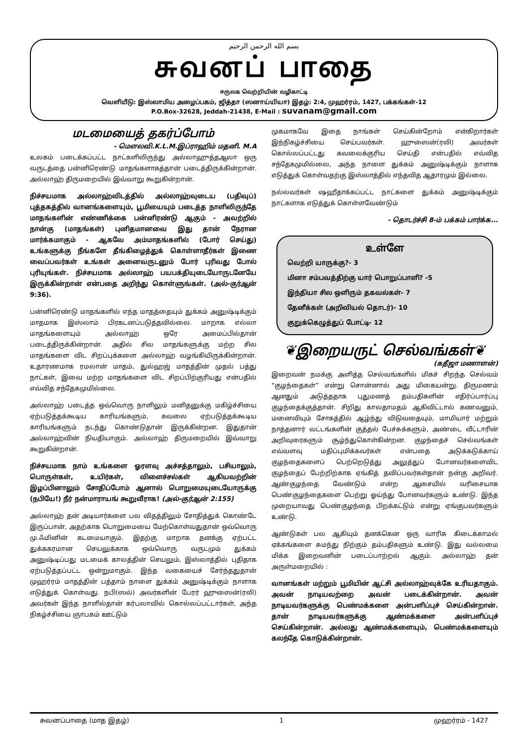بسم الله الرحمن الرحيم
சுவனப் பாதை
ஈருலக வெற்றியின் வழிகாட்டி
வெளியீடு: இஸ்லாமிய அழைப்பகம், ஜித்தா (ஸனாய்யியா) இதழ்: 2:4, முஹர்ரம், 1427, பக்கங்கள்-12
P.O.Box-32628, Jeddah-21438, E-Mail : suvanam@gmail.com
மடமையைத் தகர்ப்போம்
- மௌலவி.K.L.M.இப்ராஹிம் மதனி. M.A
உலகம் படைக்கப்பட்ட நாட்களிலிருந்து அல்லாஹுத்தஆலா ஒரு வருடத்தை பன்னிரெண்டு மாதங்களாகத்தான் படைத்திருக்கின்றான். அல்லாஹ் திருமறையில் இவ்வாறு கூறுகின்றான்.
நிச்சயமாக அல்லாஹ்விடத்தில் அல்லாஹ்வுடைய (பதிவுப்) புத்தகத்தில் வானங்களையும், பூமியையும் படைத்த நாளிலிருந்தே மாதங்களின் எண்ணிக்கை பன்னிரண்டு ஆகும் - அவற்றில் நான்கு (மாதங்கள்) புனிதமானவை இது தான் நேரான மார்க்கமாகும் - ஆகவே அம்மாதங்களில் (போர் செய்து) உங்களுக்கு நீங்களே தீங்கிழைத்துக் கொள்ளாதீர்கள் இணை வைப்பவர்கள் உங்கள் அனைவருடனும் போர் புரிவது போல் புரியுங்கள். நிச்சயமாக அல்லாஹ் பயபக்தியுடையோருடனேயே இருக்கின்றான் என்பதை அறிந்து கொள்ளுங்கள். (அல்-குர்ஆன் 9:36).
பன்னிரெண்டு மாதங்களில் எந்த மாதத்தையும் துக்கம் அனுஷ்டிக்கும் மாதமாக இஸ்லாம் பிரகடனப்படுத்தவில்லை. மாறாக எல்லா மாதங்களையும் அல்லாஹ் ஒரே அமைப்பில்தான் படைத்திருக்கின்றான். அதில் சில மாதங்களுக்கு மற்ற சில மாதங்களை விட சிறப்புக்களை அல்லாஹ் வழங்கியிருக்கின்றான். உதாரணமாக ரமலான் மாதம், துல்ஹஜ் மாதத்தின் முதல் பத்து நாட்கள், இவை மற்ற மாதங்களை விட சிறப்பிற்குரியது என்பதில் எவ்வித சந்தேகமுமில்லை.
அல்லாஹ் படைத்த ஒவ்வொரு நாளிலும் மனிதனுக்கு மகிழ்ச்சியை ஏற்படுத்தக்கூடிய காரியங்களும், கவலை ஏற்படுத்தக்கூடிய காரியங்களும் நடந்து கொண்டுதான் இருக்கின்றன. இதுதான் அல்லாஹ்வின் நியதியாகும். அல்லாஹ் திருமறையில் இவ்வாறு கூறுகின்றான்.
நிச்சயமாக நாம் உங்களை ஓரளவு அச்சத்தாலும், பசியாலும், பொருள்கள், உயிர்கள், விளைச்சல்கள் ஆகியவற்றின் இழப்பினாலும் சோதிப்போம் ஆனால் பொறுமையுடையோருக்கு (நபியே!) நீர் நன்மாராயங் கூறுவீராக! (அல்-குர்ஆன் 2:155)
அல்லாஹ் தன் அடியார்களை பல விதத்திலும் சோதித்துக் கொண்டே இருப்பான், அதற்காக பொறுமையை மேற்கொள்வதுதான் ஒவ்வொரு மு.ஃமினின் கடமையாகும். இதற்கு மாறாக தனக்கு ஏற்பட்ட துக்ககரமான செயலுக்காக ஒவ்வொரு வருடமும் துக்கம் அனுஷ்டிப்பது மடமைக் காலத்தின் செயலும், இஸ்லாத்தில் புதிதாக ஏற்படுத்தப்பட்ட ஒன்றுமாகும். இந்த வகையைச் சேர்ந்ததுதான் முஹர்ரம் மாதத்தின் பத்தாம் நாளை துக்கம் அனுஷ்டிக்கும் நாளாக எடுத்துக் கொள்வது. நபி(ஸல்) அவர்களின் பேரர் ஹுஸைன்(ரலி) அவர்கள் இந்த நாளில்தான் கர்பலாவில் கொல்லப்பட்டார்கள், அந்த நிகழ்ச்சியை ஞாபகம் ஊட்டும்
முகமாகவே இதை நாங்கள் செய்கின்றோம் என்கிறார்கள் இந்நிகழ்ச்சியை செய்பவர்கள். ஹுஸைன்(ரலி) அவர்கள் கொல்லப்பட்டது கவலைக்குரிய செய்தி என்பதில் எவ்வித சந்தேகமுமில்லை, அந்த நாளை துக்கம் அனுஷ்டிக்கும் நாளாக எடுத்துக் கொள்வதற்கு இஸ்லாத்தில் எந்தவித ஆதாரமும் இல்லை.
நல்லவர்கள் ஷஹீதாக்கப்பட்ட நாட்களை துக்கம் அனுஷ்டிக்கும் நாட்களாக எடுத்துக் கொள்ளவேண்டும்
- தொடர்ச்சி 8-ம் பக்கம் பார்க்க...
உள்ளே
வெற்றி யாருக்கு?- 3
மினா சம்பவத்திற்கு யார் பொறுப்பாளி? -5
இந்தியா சில ஒளிரும் தகவல்கள்- 7
தேனீக்கள் (அறிவியல் தொடர்)- 10
குறுக்கெழுத்துப் போட்டி- 12
❦இறையருட் செல்வங்கள்❦
(கதீஜா மணாளன்)
இறைவன் நமக்கு அளித்த செல்வங்களில் மிகச் சிறந்த செல்வம் “குழந்தைகள்” என்று சொன்னால் அது மிகையன்று. திருமணம் ஆனதும் அடுத்ததாக புதுமணத் தம்பதிகளின் எதிர்ப்பார்ப்பு குழந்தைக்குத்தான். சிறிது காலதாமதம் ஆகிவிட்டால் கணவனும், மனைவியும் சோகத்தில் ஆழ்ந்து விடுவதையும், மாமியார் மற்றும் நாத்தனார் வட்டங்களின் குத்தல் பேச்சுக்களும், அண்டை வீட்டாரின் அறிவுரைகளும் சூழ்ந்துகொள்கின்றன. குழந்தைச் செல்வங்கள் எவ்வளவு மதிப்புமிக்கவர்கள் என்பதை அடுக்கடுக்காய் குழந்தைகளைப் பெற்றெடுத்து அலுத்துப் போனவர்களைவிட குழந்தைப் பேற்றிற்காக ஏங்கித் தவிப்பவர்கள்தான் நன்கு அறிவர். ஆண்குழந்தை வேண்டும் என்ற ஆசையில் வரிசையாக பெண்குழந்தைகளை பெற்று ஓய்ந்து போனவர்களும் உண்டு. இந்த முறையாவது பெண்குழந்தை பிறக்கட்டும் என்று ஏங்குபவர்களும் உண்டு.
ஆண்டுகள் பல ஆகியும் தனக்கென ஒரு வாரிசு கிடைக்காமல் ஏக்கங்களை சுமந்து நிற்கும் தம்பதிகளும் உண்டு. இது வல்லமை மிக்க இறைவனின் படைப்பாற்றல் ஆகும். அல்லாஹ் தன் அருள்மறையில் :
வானங்கள் மற்றும் பூமியின் ஆட்சி அல்லாஹ்வுக்கே உரியதாகும். அவன் நாடியவற்றை அவன் படைக்கின்றான். அவன் நாடியவர்களுக்கு பெண்மக்களை அன்பளிப்புச் செய்கின்றான். தான் நாடியவர்களுக்கு ஆண்மக்களை அன்பளிப்புச் செய்கின்றான். அல்லது ஆண்மக்களையும், பெண்மக்களையும் கலந்தே கொடுக்கின்றான்.
சுவனப்பாதை (மாத இதழ்) 1 முஹர்ரம் - 1427